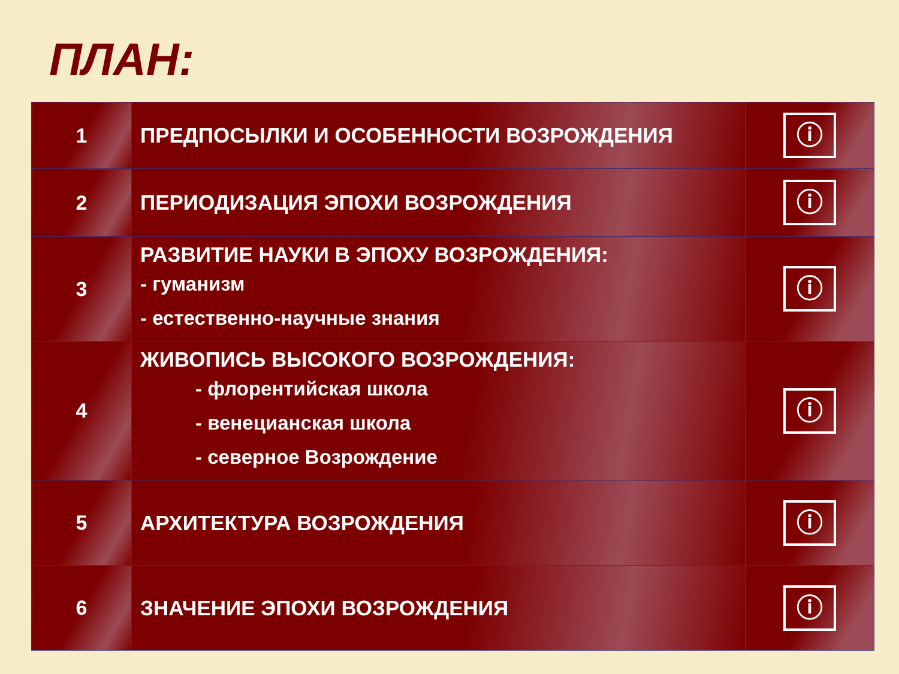ПЛАН:
| 1 | ПРЕДПОСЫЛКИ И ОСОБЕННОСТИ ВОЗРОЖДЕНИЯ | ⓘ |
| 2 | ПЕРИОДИЗАЦИЯ ЭПОХИ ВОЗРОЖДЕНИЯ | ⓘ |
| 3 | РАЗВИТИЕ НАУКИ В ЭПОХУ ВОЗРОЖДЕНИЯ: - гуманизм - естественно-научные знания | ⓘ |
| 4 | ЖИВОПИСЬ ВЫСОКОГО ВОЗРОЖДЕНИЯ: - флорентийская школа - венецианская школа - северное Возрождение | ⓘ |
| 5 | АРХИТЕКТУРА ВОЗРОЖДЕНИЯ | ⓘ |
| 6 | ЗНАЧЕНИЕ ЭПОХИ ВОЗРОЖДЕНИЯ | ⓘ |